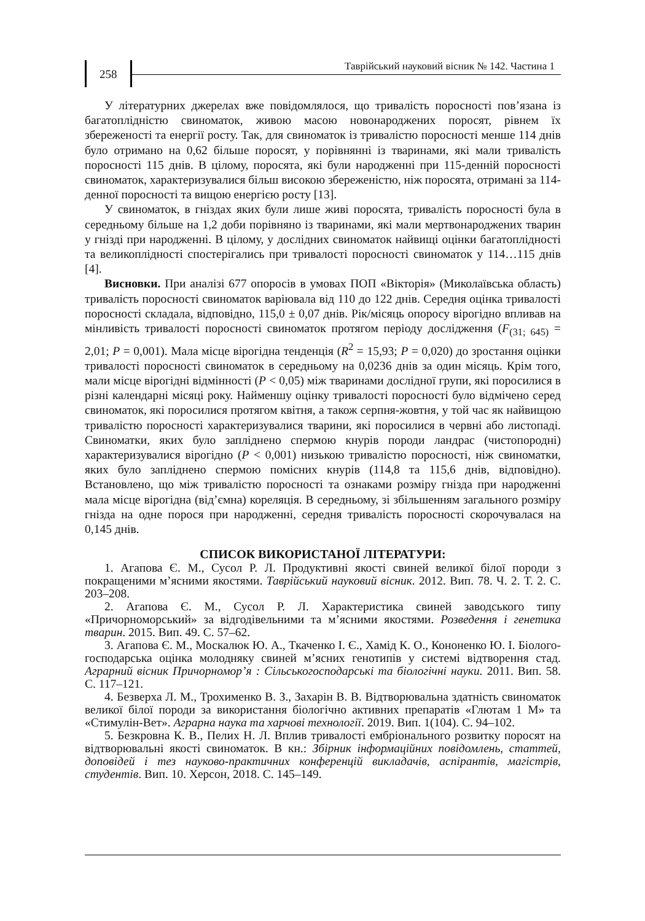258
Таврійський науковий вісник № 142. Частина 1
У літературних джерелах вже повідомлялося, що тривалість поросності пов’язана із багатоплідністю свиноматок, живою масою новонароджених поросят, рівнем їх збереженості та енергії росту. Так, для свиноматок із тривалістю поросності менше 114 днів було отримано на 0,62 більше поросят, у порівнянні із тваринами, які мали тривалість поросності 115 днів. В цілому, поросята, які були народженні при 115-денній поросності свиноматок, характеризувалися більш високою збереженістю, ніж поросята, отримані за 114-денної поросності та вищою енергією росту [13].
У свиноматок, в гніздах яких були лише живі поросята, тривалість поросності була в середньому більше на 1,2 доби порівняно із тваринами, які мали мертвонароджених тварин у гнізді при народженні. В цілому, у дослідних свиноматок найвищі оцінки багатоплідності та великоплідності спостерігались при тривалості поросності свиноматок у 114…115 днів [4].
Висновки. При аналізі 677 опоросів в умовах ПОП «Вікторія» (Миколаївська область) тривалість поросності свиноматок варіювала від 110 до 122 днів. Середня оцінка тривалості поросності складала, відповідно, 115,0 ± 0,07 днів. Рік/місяць опоросу вірогідно впливав на мінливість тривалості поросності свиноматок протягом періоду дослідження (F<sub>(31; 645)</sub> = 2,01; P = 0,001). Мала місце вірогідна тенденція (R<sup>2</sup> = 15,93; P = 0,020) до зростання оцінки тривалості поросності свиноматок в середньому на 0,0236 днів за один місяць. Крім того, мали місце вірогідні відмінності (P < 0,05) між тваринами дослідної групи, які поросилися в різні календарні місяці року. Найменшу оцінку тривалості поросності було відмічено серед свиноматок, які поросилися протягом квітня, а також серпня-жовтня, у той час як найвищою тривалістю поросності характеризувалися тварини, які поросилися в червні або листопаді. Свиноматки, яких було запліднено спермою кнурів породи ландрас (чистопородні) характеризувалися вірогідно (P < 0,001) низькою тривалістю поросності, ніж свиноматки, яких було запліднено спермою помісних кнурів (114,8 та 115,6 днів, відповідно). Встановлено, що між тривалістю поросності та ознаками розміру гнізда при народженні мала місце вірогідна (від’ємна) кореляція. В середньому, зі збільшенням загального розміру гнізда на одне порося при народженні, середня тривалість поросності скорочувалася на 0,145 днів.
СПИСОК ВИКОРИСТАНОЇ ЛІТЕРАТУРИ:
1. Агапова Є. М., Сусол Р. Л. Продуктивні якості свиней великої білої породи з покращеними м’ясними якостями. Таврійський науковий вісник. 2012. Вип. 78. Ч. 2. Т. 2. С. 203–208.
2. Агапова Є. М., Сусол Р. Л. Характеристика свиней заводського типу «Причорноморський» за відгодівельними та м’ясними якостями. Розведення і генетика тварин. 2015. Вип. 49. С. 57–62.
3. Агапова Є. М., Москалюк Ю. А., Ткаченко І. Є., Хамід К. О., Кононенко Ю. І. Біолого-господарська оцінка молодняку свиней м’ясних генотипів у системі відтворення стад. Аграрний вісник Причорномор’я : Сільськогосподарські та біологічні науки. 2011. Вип. 58. С. 117–121.
4. Безверха Л. М., Трохименко В. З., Захарін В. В. Відтворювальна здатність свиноматок великої білої породи за використання біологічно активних препаратів «Глютам 1 М» та «Стимулін-Вет». Аграрна наука та харчові технології. 2019. Вип. 1(104). С. 94–102.
5. Безкровна К. В., Пелих Н. Л. Вплив тривалості ембріонального розвитку поросят на відтворювальні якості свиноматок. В кн.: Збірник інформаційних повідомлень, статтей, доповідей і тез науково-практичних конференцій викладачів, аспірантів, магістрів, студентів. Вип. 10. Херсон, 2018. С. 145–149.